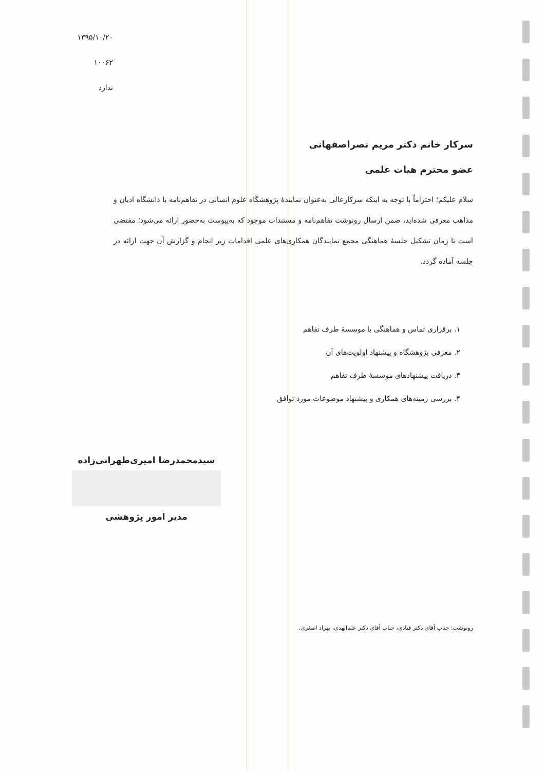۱۳۹۵/۱۰/۲۰
۱۰۰۶۲
ندارد
سرکار خانم دکتر مریم نصراصفهانی
عضو محترم هیات علمی
سلام علیکم؛ احتراماً با توجه به اینکه سرکارعالی به‌عنوان نمایندهٔ پژوهشگاه علوم انسانی در تفاهم‌نامه با دانشگاه ادیان و مذاهب معرفی شده‌اید، ضمن ارسال رونوشت تفاهم‌نامه و مستندات موجود که به‌پیوست به‌حضور ارائه می‌شود؛ مقتضی است تا زمان تشکیل جلسهٔ هماهنگی مجمع نمایندگان همکاری‌های علمی اقدامات زیر انجام و گزارش آن جهت ارائه در جلسه آماده گردد.
۱. برقراری تماس و هماهنگی با موسسهٔ طرف تفاهم
۲. معرفی پژوهشگاه و پیشنهاد اولویت‌های آن
۳. دریافت پیشنهادهای موسسهٔ طرف تفاهم
۴. بررسی زمینه‌های همکاری و پیشنهاد موضوعات مورد توافق
سیدمحمدرضا امیری‌طهرانی‌زاده
مدیر امور پژوهشی
رونوشت: جناب آقای دکتر قبادی، جناب آقای دکتر علم‌الهدی، بهزاد اصغری.